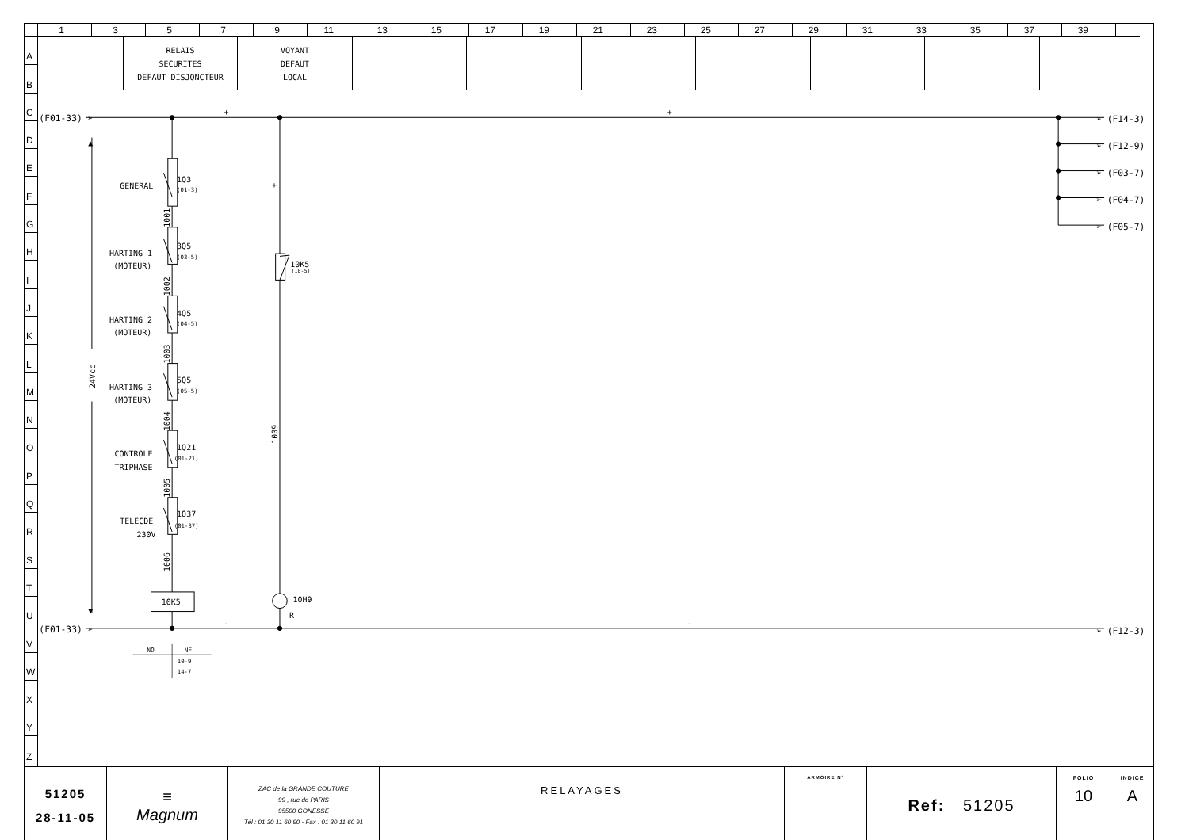| | 1 | 3 | 5 | 7 | 9 | 11 | 13 | 15 | 17 | 19 | 21 | 23 | 25 | 27 | 29 | 31 | 33 | 35 | 37 | 39 | |
A
B
C
D
E
F
G
H
I
J
K
L
M
N
O
P
Q
R
S
T
U
V
W
X
Y
Z
| | RELAIS SECURITES DEFAUT DISJONCTEUR | VOYANT DEFAUT LOCAL | | | | | | | |
(F01-33) ➢
(F01-33) ➢
➢ (F14-3)
➢ (F12-9)
➢ (F03-7)
➢ (F04-7)
➢ (F05-7)
➢ (F12-3)
▲
▼
24Vcc
GENERAL
1Q3
(01-3)
HARTING 1
(MOTEUR)
3Q5
(03-5)
HARTING 2
(MOTEUR)
4Q5
(04-5)
HARTING 3
(MOTEUR)
5Q5
(05-5)
CONTROLE
TRIPHASE
1Q21
(01-21)
TELECDE
230V
1Q37
(01-37)
1001
1002
1003
1004
1005
1006
1009
10K5
(10-5)
10K5
10H9
R
+
+
+
-
-
NO
NF
10-9
14-7
| 51205 28-11-05 | ≡ Magnum | ZAC de la GRANDE COUTURE 99 , rue de PARIS 95500 GONESSE Tél : 01 30 11 60 90 - Fax : 01 30 11 60 91 | RELAYAGES | ARMOIRE N° | Ref: 51205 | FOLIO 10 | INDICE A |